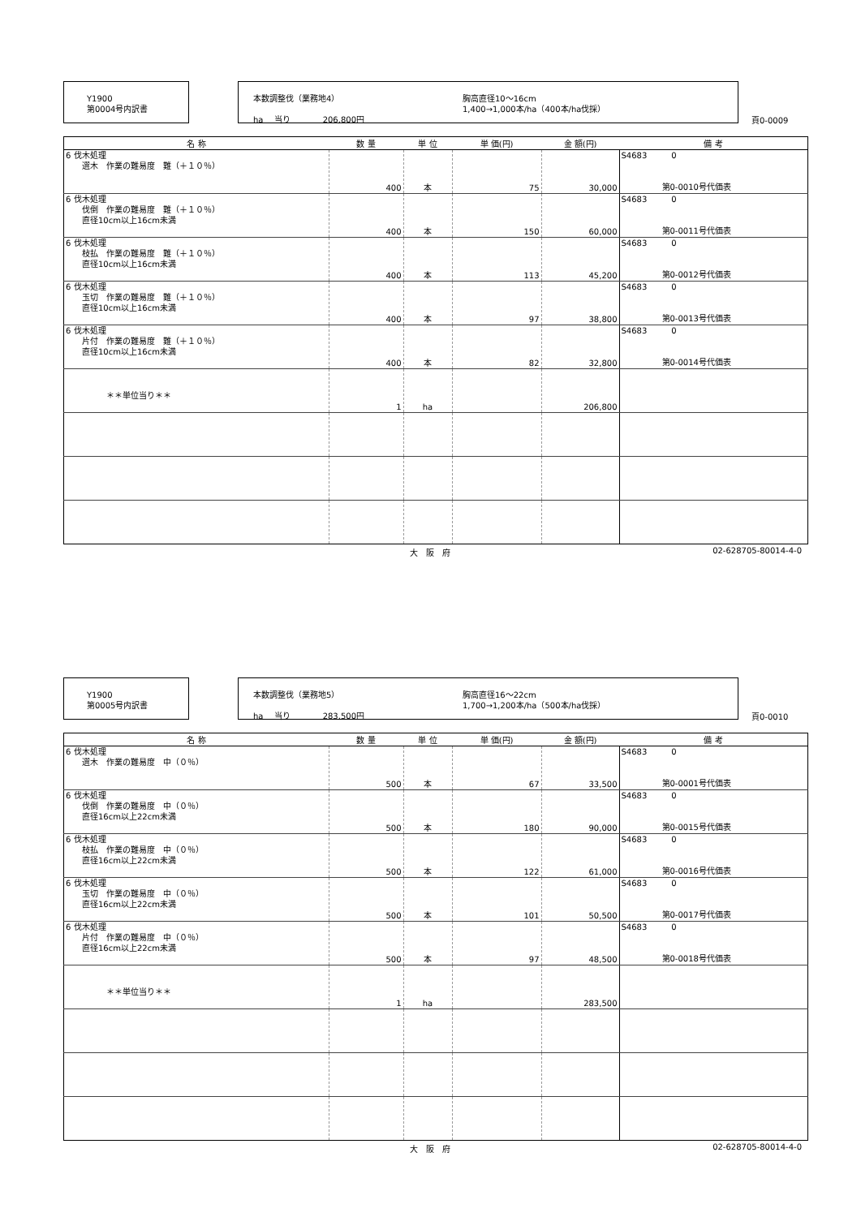Y1900
第0004号内訳書
本数調整伐（業務地4）
ha　 当り　　　　206,800円
胸高直径10～16cm
1,400→1,000本/ha（400本/ha伐採）
頁0-0009
| 名 称 | 数 量 | 単 位 | 単 価(円) | 金 額(円) | 備 考 |
| --- | --- | --- | --- | --- | --- |
| 6 伐木処理 選木 作業の難易度 難（＋１０％） | 400 | 本 | 75 | 30,000 | S4683 0 第0-0010号代価表 |
| 6 伐木処理 伐倒 作業の難易度 難（＋１０％） 直径10cm以上16cm未満 | 400 | 本 | 150 | 60,000 | S4683 0 第0-0011号代価表 |
| 6 伐木処理 枝払 作業の難易度 難（＋１０％） 直径10cm以上16cm未満 | 400 | 本 | 113 | 45,200 | S4683 0 第0-0012号代価表 |
| 6 伐木処理 玉切 作業の難易度 難（＋１０％） 直径10cm以上16cm未満 | 400 | 本 | 97 | 38,800 | S4683 0 第0-0013号代価表 |
| 6 伐木処理 片付 作業の難易度 難（＋１０％） 直径10cm以上16cm未満 | 400 | 本 | 82 | 32,800 | S4683 0 第0-0014号代価表 |
| ＊＊単位当り＊＊ | 1 | ha | | 206,800 | |
大　阪　府 02-628705-80014-4-0
Y1900
第0005号内訳書
本数調整伐（業務地5）
ha　 当り　　　　283,500円
胸高直径16～22cm
1,700→1,200本/ha（500本/ha伐採）
頁0-0010
| 名 称 | 数 量 | 単 位 | 単 価(円) | 金 額(円) | 備 考 |
| --- | --- | --- | --- | --- | --- |
| 6 伐木処理 選木 作業の難易度 中（０％） | 500 | 本 | 67 | 33,500 | S4683 0 第0-0001号代価表 |
| 6 伐木処理 伐倒 作業の難易度 中（０％） 直径16cm以上22cm未満 | 500 | 本 | 180 | 90,000 | S4683 0 第0-0015号代価表 |
| 6 伐木処理 枝払 作業の難易度 中（０％） 直径16cm以上22cm未満 | 500 | 本 | 122 | 61,000 | S4683 0 第0-0016号代価表 |
| 6 伐木処理 玉切 作業の難易度 中（０％） 直径16cm以上22cm未満 | 500 | 本 | 101 | 50,500 | S4683 0 第0-0017号代価表 |
| 6 伐木処理 片付 作業の難易度 中（０％） 直径16cm以上22cm未満 | 500 | 本 | 97 | 48,500 | S4683 0 第0-0018号代価表 |
| ＊＊単位当り＊＊ | 1 | ha | | 283,500 | |
大　阪　府 02-628705-80014-4-0